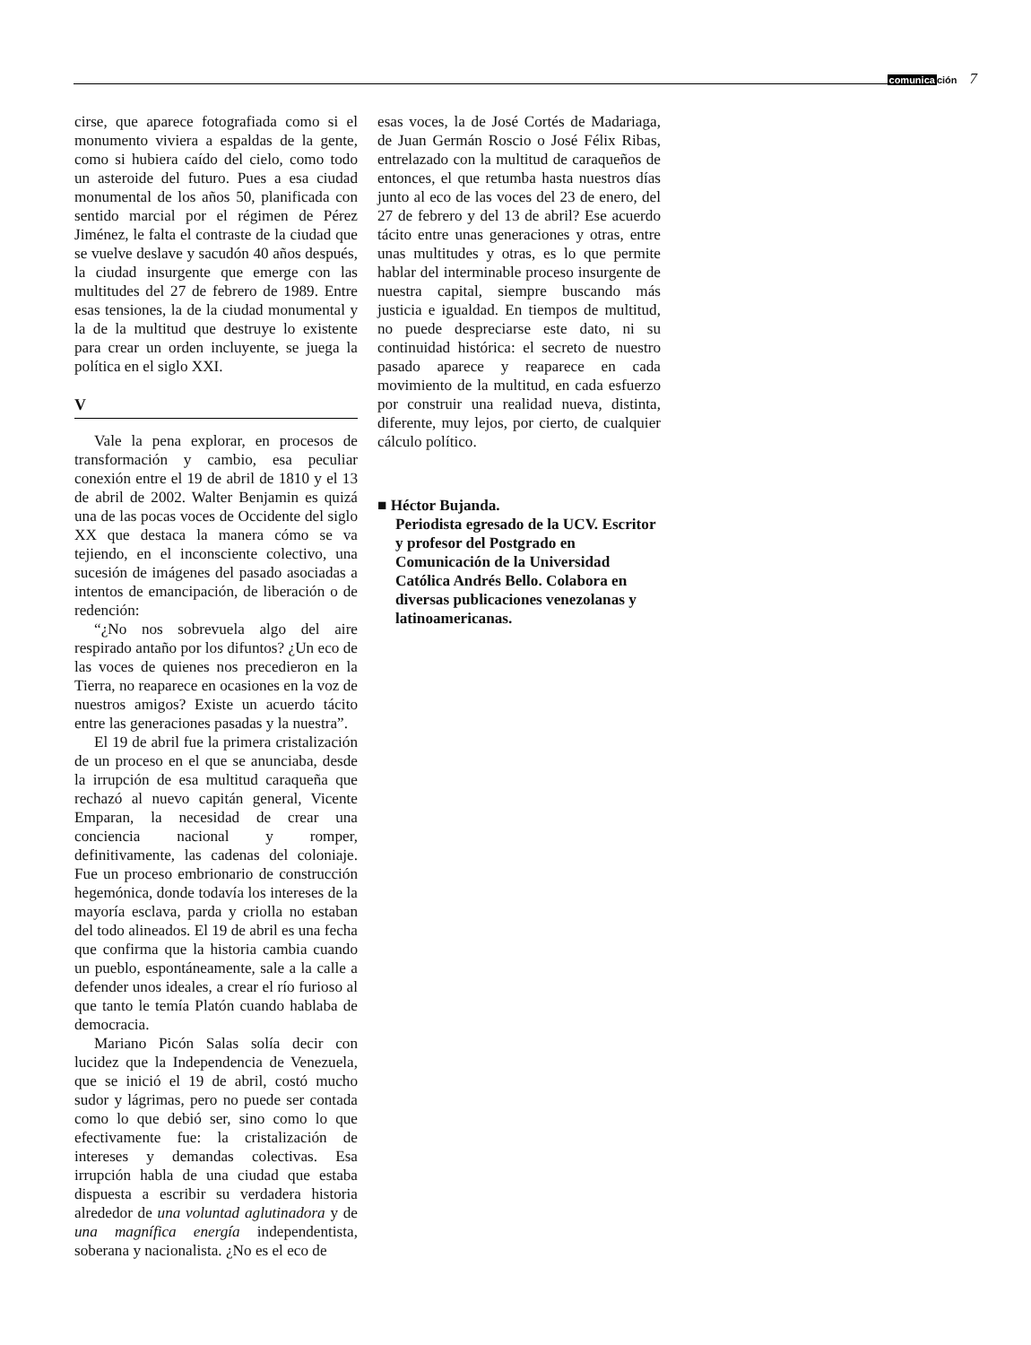comunicación 7
cirse, que aparece fotografiada como si el monumento viviera a espaldas de la gente, como si hubiera caído del cielo, como todo un asteroide del futuro. Pues a esa ciudad monumental de los años 50, planificada con sentido marcial por el régimen de Pérez Jiménez, le falta el contraste de la ciudad que se vuelve deslave y sacudón 40 años después, la ciudad insurgente que emerge con las multitudes del 27 de febrero de 1989. Entre esas tensiones, la de la ciudad monumental y la de la multitud que destruye lo existente para crear un orden incluyente, se juega la política en el siglo XXI.
V
Vale la pena explorar, en procesos de transformación y cambio, esa peculiar conexión entre el 19 de abril de 1810 y el 13 de abril de 2002. Walter Benjamin es quizá una de las pocas voces de Occidente del siglo XX que destaca la manera cómo se va tejiendo, en el inconsciente colectivo, una sucesión de imágenes del pasado asociadas a intentos de emancipación, de liberación o de redención:
“¿No nos sobrevuela algo del aire respirado antaño por los difuntos? ¿Un eco de las voces de quienes nos precedieron en la Tierra, no reaparece en ocasiones en la voz de nuestros amigos? Existe un acuerdo tácito entre las generaciones pasadas y la nuestra”.
El 19 de abril fue la primera cristalización de un proceso en el que se anunciaba, desde la irrupción de esa multitud caraqueña que rechazó al nuevo capitán general, Vicente Emparan, la necesidad de crear una conciencia nacional y romper, definitivamente, las cadenas del coloniaje. Fue un proceso embrionario de construcción hegemónica, donde todavía los intereses de la mayoría esclava, parda y criolla no estaban del todo alineados. El 19 de abril es una fecha que confirma que la historia cambia cuando un pueblo, espontáneamente, sale a la calle a defender unos ideales, a crear el río furioso al que tanto le temía Platón cuando hablaba de democracia.
Mariano Picón Salas solía decir con lucidez que la Independencia de Venezuela, que se inició el 19 de abril, costó mucho sudor y lágrimas, pero no puede ser contada como lo que debió ser, sino como lo que efectivamente fue: la cristalización de intereses y demandas colectivas. Esa irrupción habla de una ciudad que estaba dispuesta a escribir su verdadera historia alrededor de una voluntad aglutinadora y de una magnífica energía independentista, soberana y nacionalista. ¿No es el eco de
esas voces, la de José Cortés de Madariaga, de Juan Germán Roscio o José Félix Ribas, entrelazado con la multitud de caraqueños de entonces, el que retumba hasta nuestros días junto al eco de las voces del 23 de enero, del 27 de febrero y del 13 de abril? Ese acuerdo tácito entre unas generaciones y otras, entre unas multitudes y otras, es lo que permite hablar del interminable proceso insurgente de nuestra capital, siempre buscando más justicia e igualdad. En tiempos de multitud, no puede despreciarse este dato, ni su continuidad histórica: el secreto de nuestro pasado aparece y reaparece en cada movimiento de la multitud, en cada esfuerzo por construir una realidad nueva, distinta, diferente, muy lejos, por cierto, de cualquier cálculo político.
■ Héctor Bujanda.
Periodista egresado de la UCV. Escritor y profesor del Postgrado en Comunicación de la Universidad Católica Andrés Bello. Colabora en diversas publicaciones venezolanas y latinoamericanas.